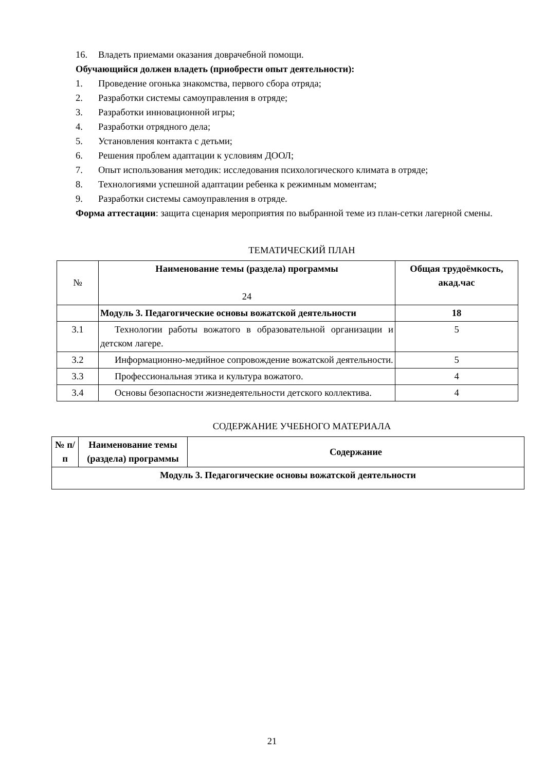16. Владеть приемами оказания доврачебной помощи.
Обучающийся должен владеть (приобрести опыт деятельности):
1. Проведение огонька знакомства, первого сбора отряда;
2. Разработки системы самоуправления в отряде;
3. Разработки инновационной игры;
4. Разработки отрядного дела;
5. Установления контакта с детьми;
6. Решения проблем адаптации к условиям ДООЛ;
7. Опыт использования методик: исследования психологического климата в отряде;
8. Технологиями успешной адаптации ребенка к режимным моментам;
9. Разработки системы самоуправления в отряде.
Форма аттестации: защита сценария мероприятия по выбранной теме из план-сетки лагерной смены.
ТЕМАТИЧЕСКИЙ ПЛАН
| № | Наименование темы (раздела) программы 24 | Общая трудоёмкость, акад.час |
| --- | --- | --- |
| | Модуль 3. Педагогические основы вожатской деятельности | 18 |
| 3.1 | Технологии работы вожатого в образовательной организации и детском лагере. | 5 |
| 3.2 | Информационно-медийное сопровождение вожатской деятельности. | 5 |
| 3.3 | Профессиональная этика и культура вожатого. | 4 |
| 3.4 | Основы безопасности жизнедеятельности детского коллектива. | 4 |
СОДЕРЖАНИЕ УЧЕБНОГО МАТЕРИАЛА
| № п/п | Наименование темы (раздела) программы | Содержание |
| --- | --- | --- |
| Модуль 3. Педагогические основы вожатской деятельности | | |
21